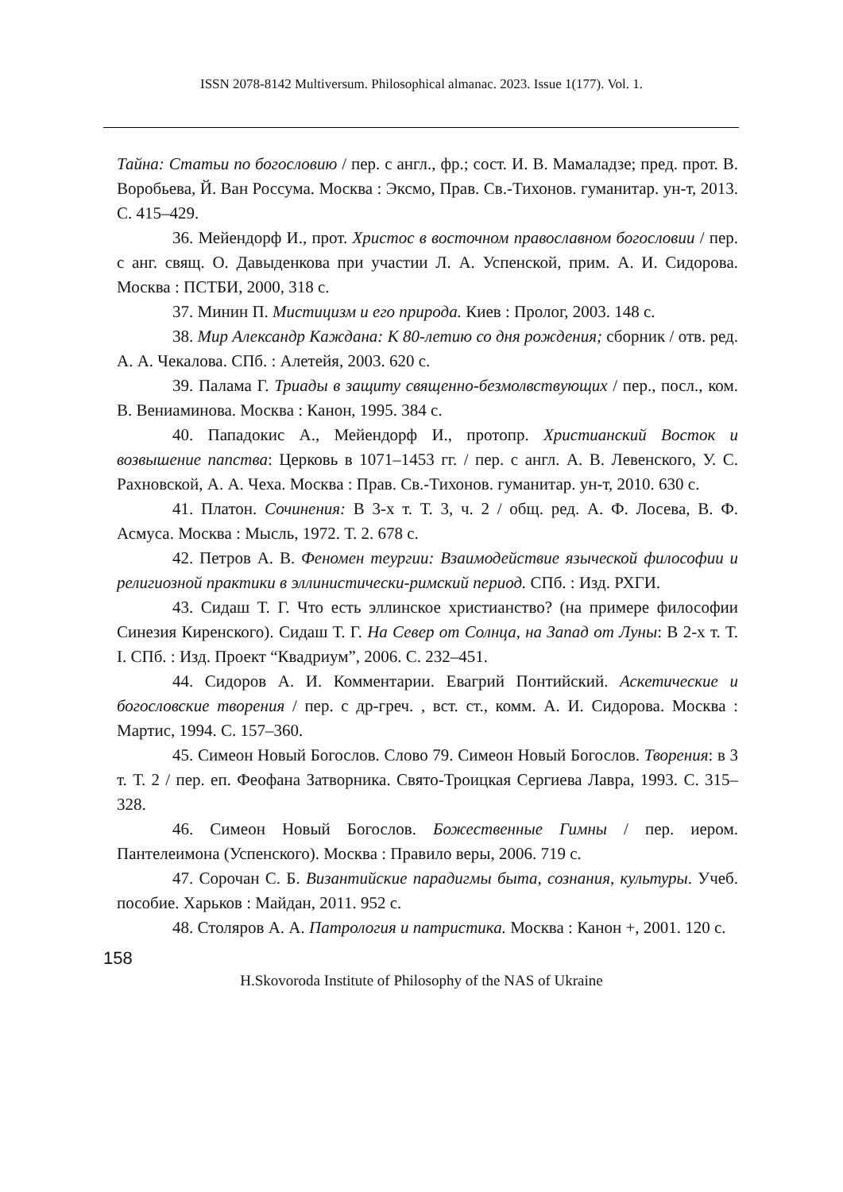ISSN 2078-8142 Multiversum. Philosophical almanac. 2023. Issue 1(177). Vol. 1.
Тайна: Статьи по богословию / пер. с англ., фр.; сост. И. В. Мамаладзе; пред. прот. В. Воробьева, Й. Ван Россума. Москва : Эксмо, Прав. Св.-Тихонов. гуманитар. ун-т, 2013. С. 415–429.
36. Мейендорф И., прот. Христос в восточном православном богословии / пер. с анг. свящ. О. Давыденкова при участии Л. А. Успенской, прим. А. И. Сидорова. Москва : ПСТБИ, 2000, 318 с.
37. Минин П. Мистицизм и его природа. Киев : Пролог, 2003. 148 с.
38. Мир Александр Каждана: К 80-летию со дня рождения; сборник / отв. ред. А. А. Чекалова. СПб. : Алетейя, 2003. 620 с.
39. Палама Г. Триады в защиту священно-безмолвствующих / пер., посл., ком. В. Вениаминова. Москва : Канон, 1995. 384 с.
40. Пападокис А., Мейендорф И., протопр. Христианский Восток и возвышение папства: Церковь в 1071–1453 гг. / пер. с англ. А. В. Левенского, У. С. Рахновской, А. А. Чеха. Москва : Прав. Св.-Тихонов. гуманитар. ун-т, 2010. 630 с.
41. Платон. Сочинения: В 3-х т. Т. 3, ч. 2 / общ. ред. А. Ф. Лосева, В. Ф. Асмуса. Москва : Мысль, 1972. Т. 2. 678 с.
42. Петров А. В. Феномен теургии: Взаимодействие языческой философии и религиозной практики в эллинистически-римский период. СПб. : Изд. РХГИ.
43. Сидаш Т. Г. Что есть эллинское христианство? (на примере философии Синезия Киренского). Сидаш Т. Г. На Север от Солнца, на Запад от Луны: В 2-х т. Т. I. СПб. : Изд. Проект “Квадриум”, 2006. С. 232–451.
44. Сидоров А. И. Комментарии. Евагрий Понтийский. Аскетические и богословские творения / пер. с др-греч. , вст. ст., комм. А. И. Сидорова. Москва : Мартис, 1994. С. 157–360.
45. Симеон Новый Богослов. Слово 79. Симеон Новый Богослов. Творения: в 3 т. Т. 2 / пер. еп. Феофана Затворника. Свято-Троицкая Сергиева Лавра, 1993. С. 315–328.
46. Симеон Новый Богослов. Божественные Гимны / пер. иером. Пантелеимона (Успенского). Москва : Правило веры, 2006. 719 с.
47. Сорочан С. Б. Византийские парадигмы быта, сознания, культуры. Учеб. пособие. Харьков : Майдан, 2011. 952 с.
48. Столяров А. А. Патрология и патристика. Москва : Канон +, 2001. 120 с.
158
H.Skovoroda Institute of Philosophy of the NAS of Ukraine